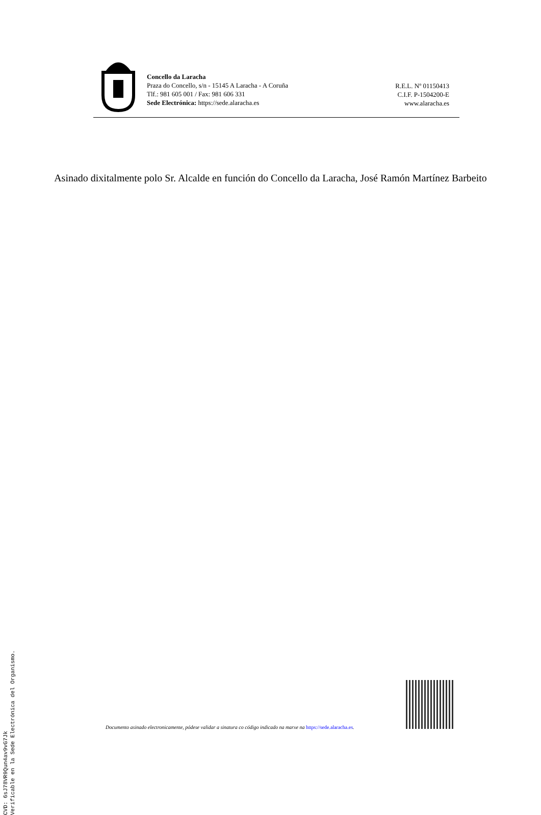Concello da Laracha
Praza do Concello, s/n - 15145 A Laracha - A Coruña
Tlf.: 981 605 001 / Fax: 981 606 331
Sede Electrónica: https://sede.alaracha.es
R.E.L. Nº 01150413
C.I.F. P-1504200-E
www.alaracha.es
Asinado dixitalmente polo Sr. Alcalde en función do Concello da Laracha, José Ramón Martínez Barbeito
CVD: 6sJ78VR9Qun4av9vG7Jk
Verificable en la Sede Electrónica del Organismo.
Documento asinado electronicamente, pódese validar a sinatura co código indicado na marxe na https://sede.alaracha.es.